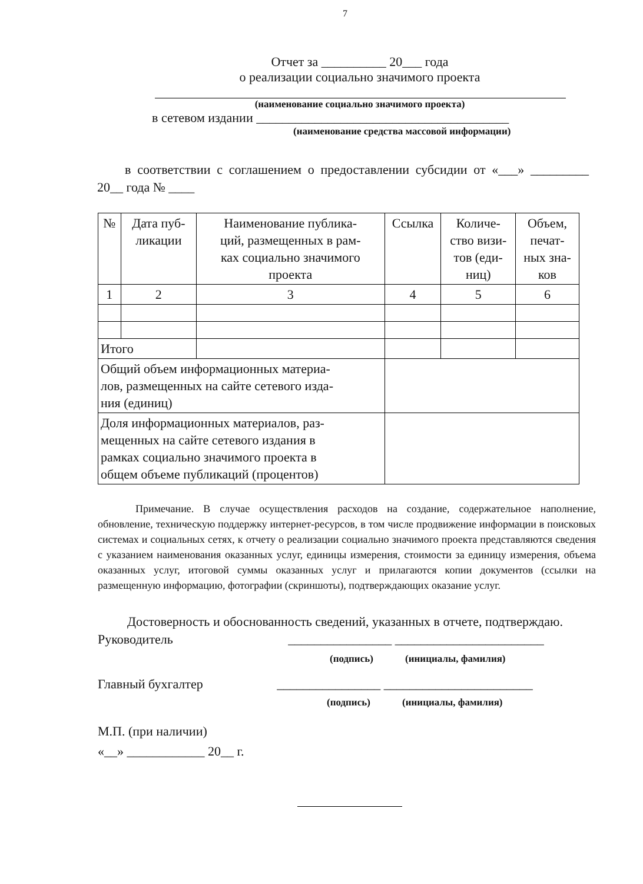7
Отчет за __________ 20___ года
о реализации социально значимого проекта
(наименование социально значимого проекта)
в сетевом издании _______________________________________
(наименование средства массовой информации)
в соответствии с соглашением о предоставлении субсидии от «___» _________ 20__ года № ____
| № | Дата пуб- ликации | Наименование публика- ций, размещенных в рам- ках социально значимого проекта | Ссылка | Количе- ство визи- тов (еди- ниц) | Объем, печат- ных зна- ков |
| --- | --- | --- | --- | --- | --- |
| 1 | 2 | 3 | 4 | 5 | 6 |
| Итого | | | | | |
| Общий объем информационных материа- лов, размещенных на сайте сетевого изда- ния (единиц) | | | | | |
| Доля информационных материалов, раз- мещенных на сайте сетевого издания в рамках социально значимого проекта в общем объеме публикаций (процентов) | | | | | |
Примечание. В случае осуществления расходов на создание, содержательное наполнение, обновление, техническую поддержку интернет-ресурсов, в том числе продвижение информации в поисковых системах и социальных сетях, к отчету о реализации социально значимого проекта представляются сведения с указанием наименования оказанных услуг, единицы измерения, стоимости за единицу измерения, объема оказанных услуг, итоговой суммы оказанных услуг и прилагаются копии документов (ссылки на размещенную информацию, фотографии (скриншоты), подтверждающих оказание услуг.
Достоверность и обоснованность сведений, указанных в отчете, подтверждаю.
Руководитель ________________ _______________________
(подпись) (инициалы, фамилия)
Главный бухгалтер ________________ _______________________
(подпись) (инициалы, фамилия)
М.П. (при наличии)
«__» ____________ 20__ г.